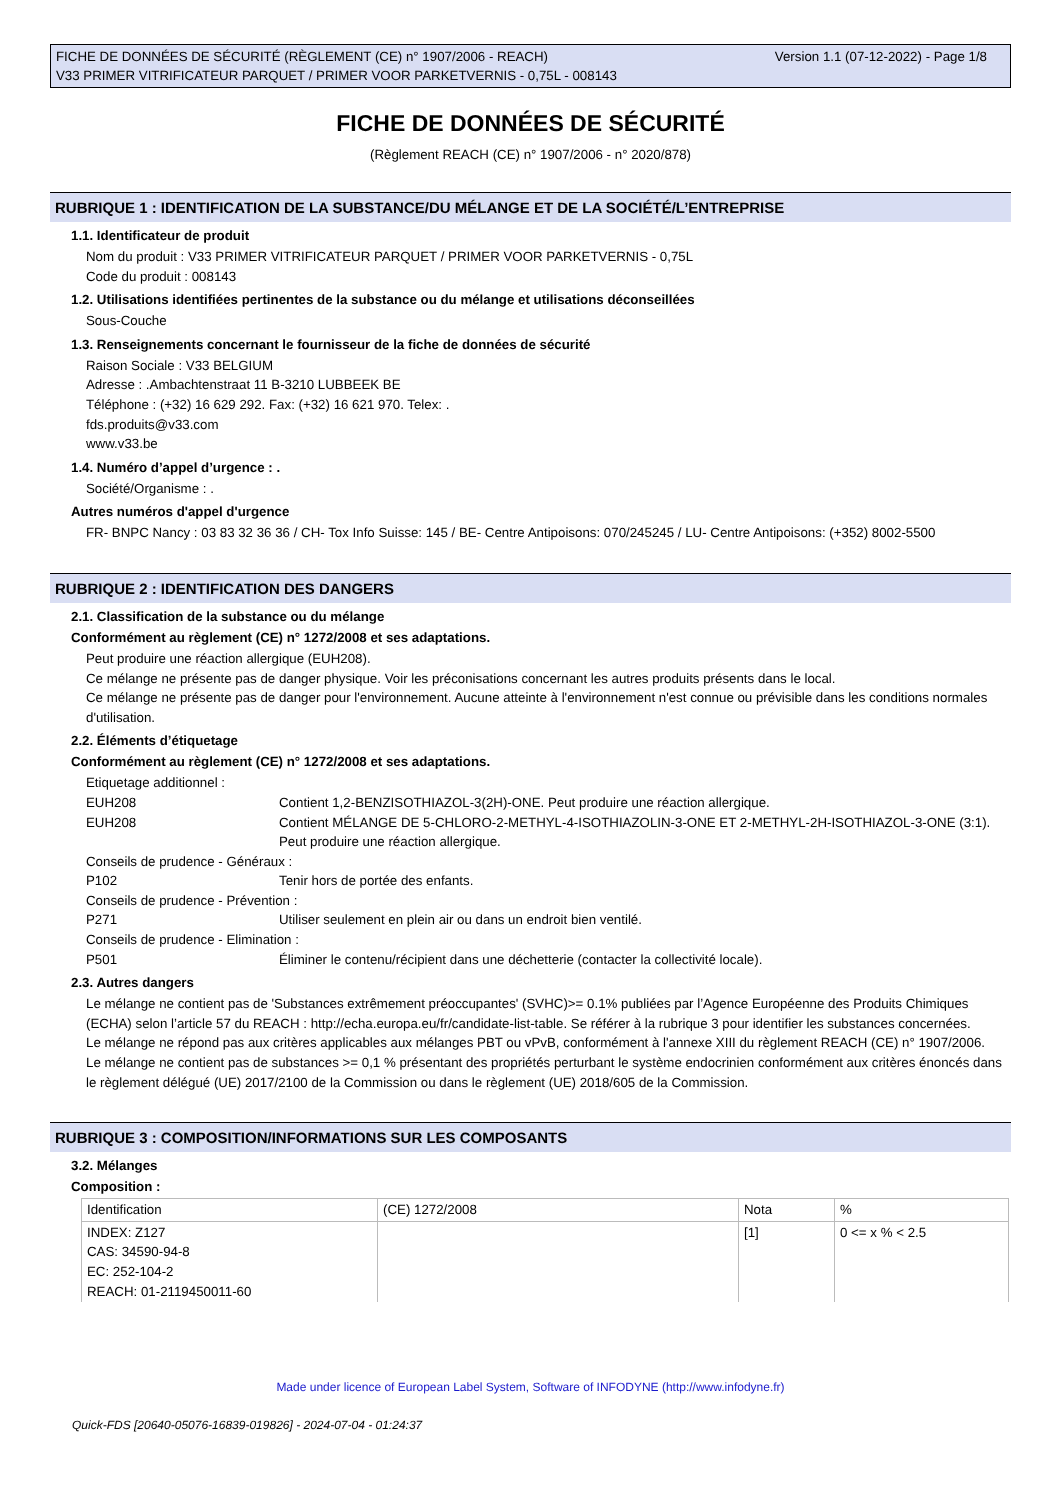Version 1.1 (07-12-2022) - Page 1/8 FICHE DE DONNÉES DE SÉCURITÉ (RÈGLEMENT (CE) n° 1907/2006 - REACH)
V33 PRIMER VITRIFICATEUR PARQUET / PRIMER VOOR PARKETVERNIS - 0,75L - 008143
FICHE DE DONNÉES DE SÉCURITÉ
(Règlement REACH (CE) n° 1907/2006 - n° 2020/878)
RUBRIQUE 1 : IDENTIFICATION DE LA SUBSTANCE/DU MÉLANGE ET DE LA SOCIÉTÉ/L’ENTREPRISE
1.1. Identificateur de produit
Nom du produit : V33 PRIMER VITRIFICATEUR PARQUET / PRIMER VOOR PARKETVERNIS - 0,75L
Code du produit : 008143
1.2. Utilisations identifiées pertinentes de la substance ou du mélange et utilisations déconseillées
Sous-Couche
1.3. Renseignements concernant le fournisseur de la fiche de données de sécurité
Raison Sociale : V33 BELGIUM
Adresse : .Ambachtenstraat 11 B-3210 LUBBEEK BE
Téléphone : (+32) 16 629 292. Fax: (+32) 16 621 970. Telex: .
fds.produits@v33.com
www.v33.be
1.4. Numéro d’appel d’urgence : .
Société/Organisme : .
Autres numéros d'appel d'urgence
FR- BNPC Nancy : 03 83 32 36 36 / CH- Tox Info Suisse: 145 / BE- Centre Antipoisons: 070/245245 / LU- Centre Antipoisons: (+352) 8002-5500
RUBRIQUE 2 : IDENTIFICATION DES DANGERS
2.1. Classification de la substance ou du mélange
Conformément au règlement (CE) n° 1272/2008 et ses adaptations.
Peut produire une réaction allergique (EUH208).
Ce mélange ne présente pas de danger physique. Voir les préconisations concernant les autres produits présents dans le local.
Ce mélange ne présente pas de danger pour l'environnement. Aucune atteinte à l'environnement n'est connue ou prévisible dans les conditions normales d'utilisation.
2.2. Éléments d’étiquetage
Conformément au règlement (CE) n° 1272/2008 et ses adaptations.
Etiquetage additionnel :
EUH208 Contient 1,2-BENZISOTHIAZOL-3(2H)-ONE. Peut produire une réaction allergique.
EUH208 Contient MÉLANGE DE 5-CHLORO-2-METHYL-4-ISOTHIAZOLIN-3-ONE ET 2-METHYL-2H-ISOTHIAZOL-3-ONE (3:1). Peut produire une réaction allergique.
Conseils de prudence - Généraux :
P102 Tenir hors de portée des enfants.
Conseils de prudence - Prévention :
P271 Utiliser seulement en plein air ou dans un endroit bien ventilé.
Conseils de prudence - Elimination :
P501 Éliminer le contenu/récipient dans une déchetterie (contacter la collectivité locale).
2.3. Autres dangers
Le mélange ne contient pas de 'Substances extrêmement préoccupantes' (SVHC)>= 0.1% publiées par l’Agence Européenne des Produits Chimiques (ECHA) selon l’article 57 du REACH : http://echa.europa.eu/fr/candidate-list-table. Se référer à la rubrique 3 pour identifier les substances concernées.
Le mélange ne répond pas aux critères applicables aux mélanges PBT ou vPvB, conformément à l'annexe XIII du règlement REACH (CE) n° 1907/2006.
Le mélange ne contient pas de substances >= 0,1 % présentant des propriétés perturbant le système endocrinien conformément aux critères énoncés dans le règlement délégué (UE) 2017/2100 de la Commission ou dans le règlement (UE) 2018/605 de la Commission.
RUBRIQUE 3 : COMPOSITION/INFORMATIONS SUR LES COMPOSANTS
3.2. Mélanges
Composition :
| Identification | (CE) 1272/2008 | Nota | % |
| INDEX: Z127 CAS: 34590-94-8 EC: 252-104-2 REACH: 01-2119450011-60 | | [1] | 0 <= x % < 2.5 |
Made under licence of European Label System, Software of INFODYNE (http://www.infodyne.fr)
Quick-FDS [20640-05076-16839-019826] - 2024-07-04 - 01:24:37